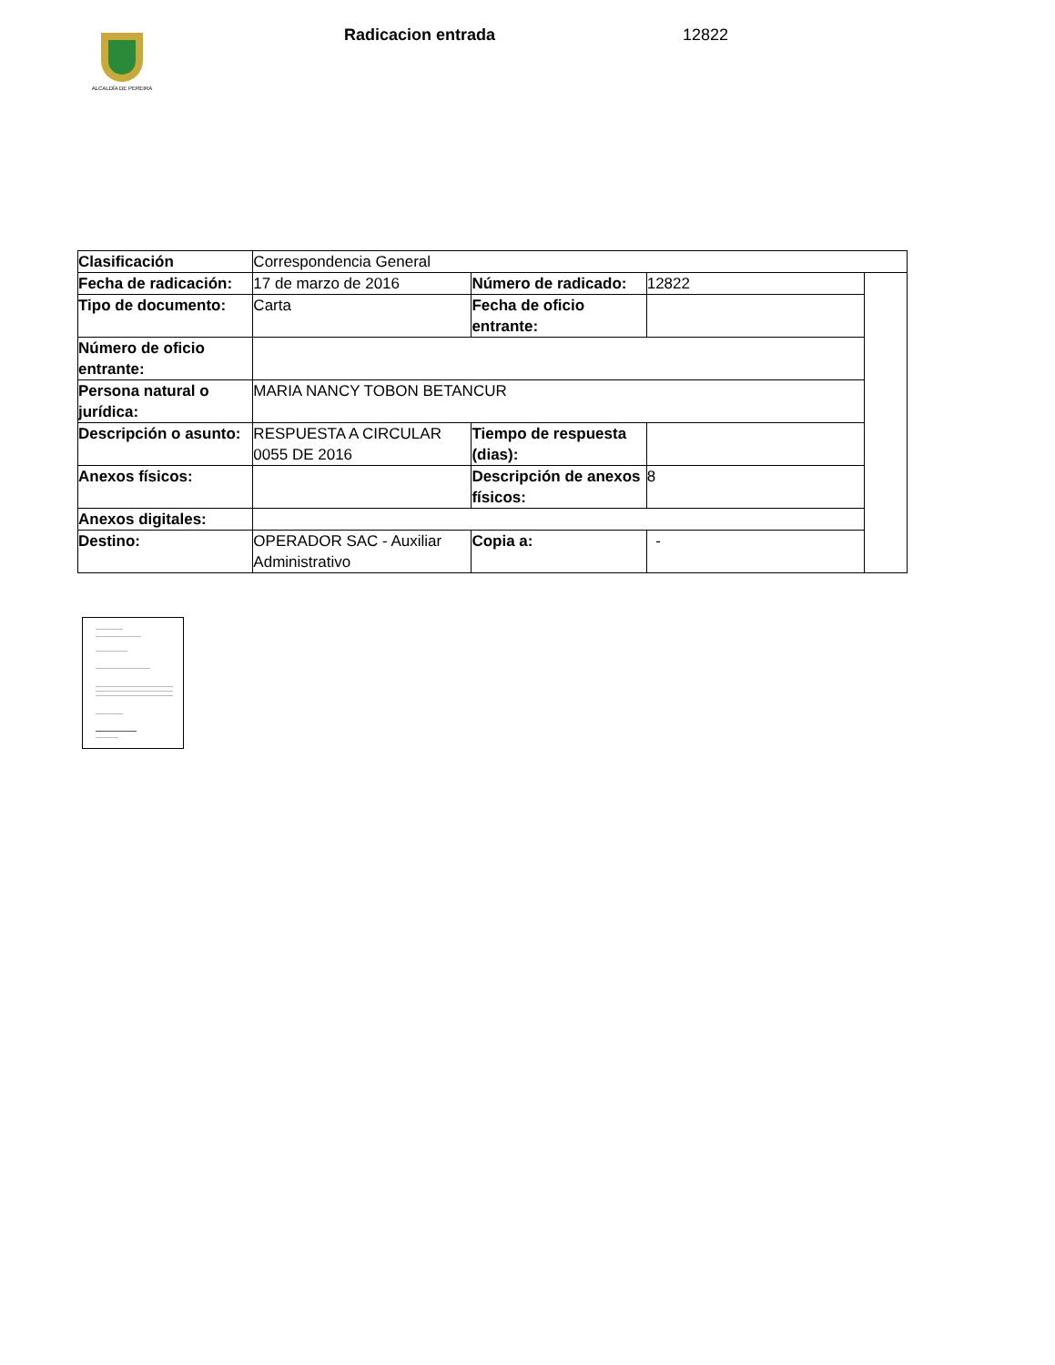ALCALDÍA DE PEREIRA
Radicacion entrada 12822
| Clasificación | Correspondencia General | | | |
| Fecha de radicación: | 17 de marzo de 2016 | Número de radicado: | 12822 | |
| Tipo de documento: | Carta | Fecha de oficio entrante: | | |
| Número de oficio entrante: | | | | |
| Persona natural o jurídica: | MARIA NANCY TOBON BETANCUR | | | |
| Descripción o asunto: | RESPUESTA A CIRCULAR 0055 DE 2016 | Tiempo de respuesta (dias): | | |
| Anexos físicos: | | Descripción de anexos físicos: | 8 | |
| Anexos digitales: | | | | |
| Destino: | OPERADOR SAC - Auxiliar Administrativo | Copia a: | - | |